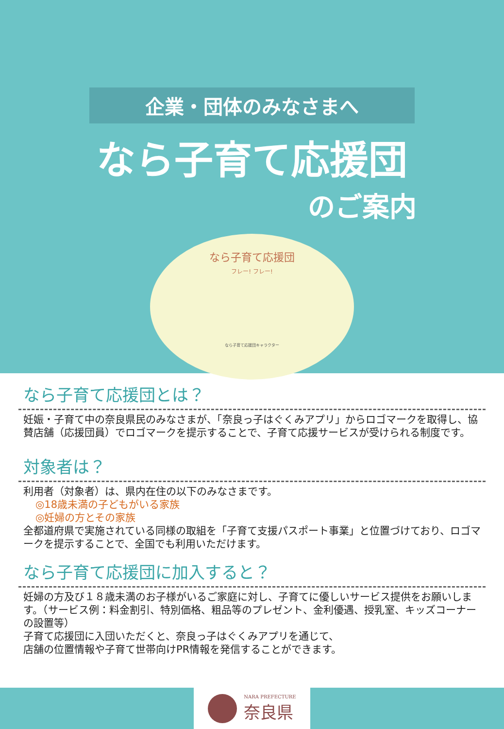企業・団体のみなさまへ
なら子育て応援団
のご案内
なら子育て応援団
フレー! フレー!
なら子育て応援団キャラクター
なら子育て応援団とは？
妊娠・子育て中の奈良県民のみなさまが、「奈良っ子はぐくみアプリ」からロゴマークを取得し、協賛店舗（応援団員）でロゴマークを提示することで、子育て応援サービスが受けられる制度です。
対象者は？
利用者（対象者）は、県内在住の以下のみなさまです。
◎18歳未満の子どもがいる家族
◎妊婦の方とその家族
全都道府県で実施されている同様の取組を「子育て支援パスポート事業」と位置づけており、ロゴマークを提示することで、全国でも利用いただけます。
なら子育て応援団に加入すると？
妊婦の方及び１８歳未満のお子様がいるご家庭に対し、子育てに優しいサービス提供をお願いします。（サービス例：料金割引、特別価格、粗品等のプレゼント、金利優遇、授乳室、キッズコーナーの設置等）
子育て応援団に入団いただくと、奈良っ子はぐくみアプリを通じて、
店舗の位置情報や子育て世帯向けPR情報を発信することができます。
NARA PREFECTURE
奈良県